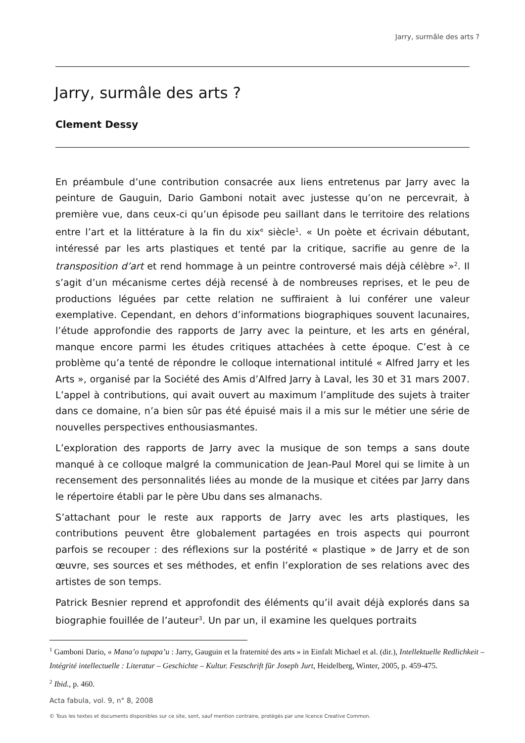Jarry, surmâle des arts ?
Jarry, surmâle des arts ?
Clement Dessy
En préambule d’une contribution consacrée aux liens entretenus par Jarry avec la peinture de Gauguin, Dario Gamboni notait avec justesse qu’on ne percevrait, à première vue, dans ceux-ci qu’un épisode peu saillant dans le territoire des relations entre l’art et la littérature à la fin du xix<sup>e</sup> siècle<sup>1</sup>. « Un poète et écrivain débutant, intéressé par les arts plastiques et tenté par la critique, sacrifie au genre de la transposition d’art et rend hommage à un peintre controversé mais déjà célèbre »<sup>2</sup>. Il s’agit d’un mécanisme certes déjà recensé à de nombreuses reprises, et le peu de productions léguées par cette relation ne suffiraient à lui conférer une valeur exemplative. Cependant, en dehors d’informations biographiques souvent lacunaires, l’étude approfondie des rapports de Jarry avec la peinture, et les arts en général, manque encore parmi les études critiques attachées à cette époque. C’est à ce problème qu’a tenté de répondre le colloque international intitulé « Alfred Jarry et les Arts », organisé par la Société des Amis d’Alfred Jarry à Laval, les 30 et 31 mars 2007. L’appel à contributions, qui avait ouvert au maximum l’amplitude des sujets à traiter dans ce domaine, n’a bien sûr pas été épuisé mais il a mis sur le métier une série de nouvelles perspectives enthousiasmantes.
L’exploration des rapports de Jarry avec la musique de son temps a sans doute manqué à ce colloque malgré la communication de Jean-Paul Morel qui se limite à un recensement des personnalités liées au monde de la musique et citées par Jarry dans le répertoire établi par le père Ubu dans ses almanachs.
S’attachant pour le reste aux rapports de Jarry avec les arts plastiques, les contributions peuvent être globalement partagées en trois aspects qui pourront parfois se recouper : des réflexions sur la postérité « plastique » de Jarry et de son œuvre, ses sources et ses méthodes, et enfin l’exploration de ses relations avec des artistes de son temps.
Patrick Besnier reprend et approfondit des éléments qu’il avait déjà explorés dans sa biographie fouillée de l’auteur<sup>3</sup>. Un par un, il examine les quelques portraits
<sup>1</sup> Gamboni Dario, « Mana’o tupapa’u : Jarry, Gauguin et la fraternité des arts » in Einfalt Michael et al. (dir.), Intellektuelle Redlichkeit – Intégrité intellectuelle : Literatur – Geschichte – Kultur. Festschrift für Joseph Jurt, Heidelberg, Winter, 2005, p. 459-475.
<sup>2</sup> Ibid., p. 460.
Acta fabula, vol. 9, n° 8, 2008
© Tous les textes et documents disponibles sur ce site, sont, sauf mention contraire, protégés par une licence Creative Common.